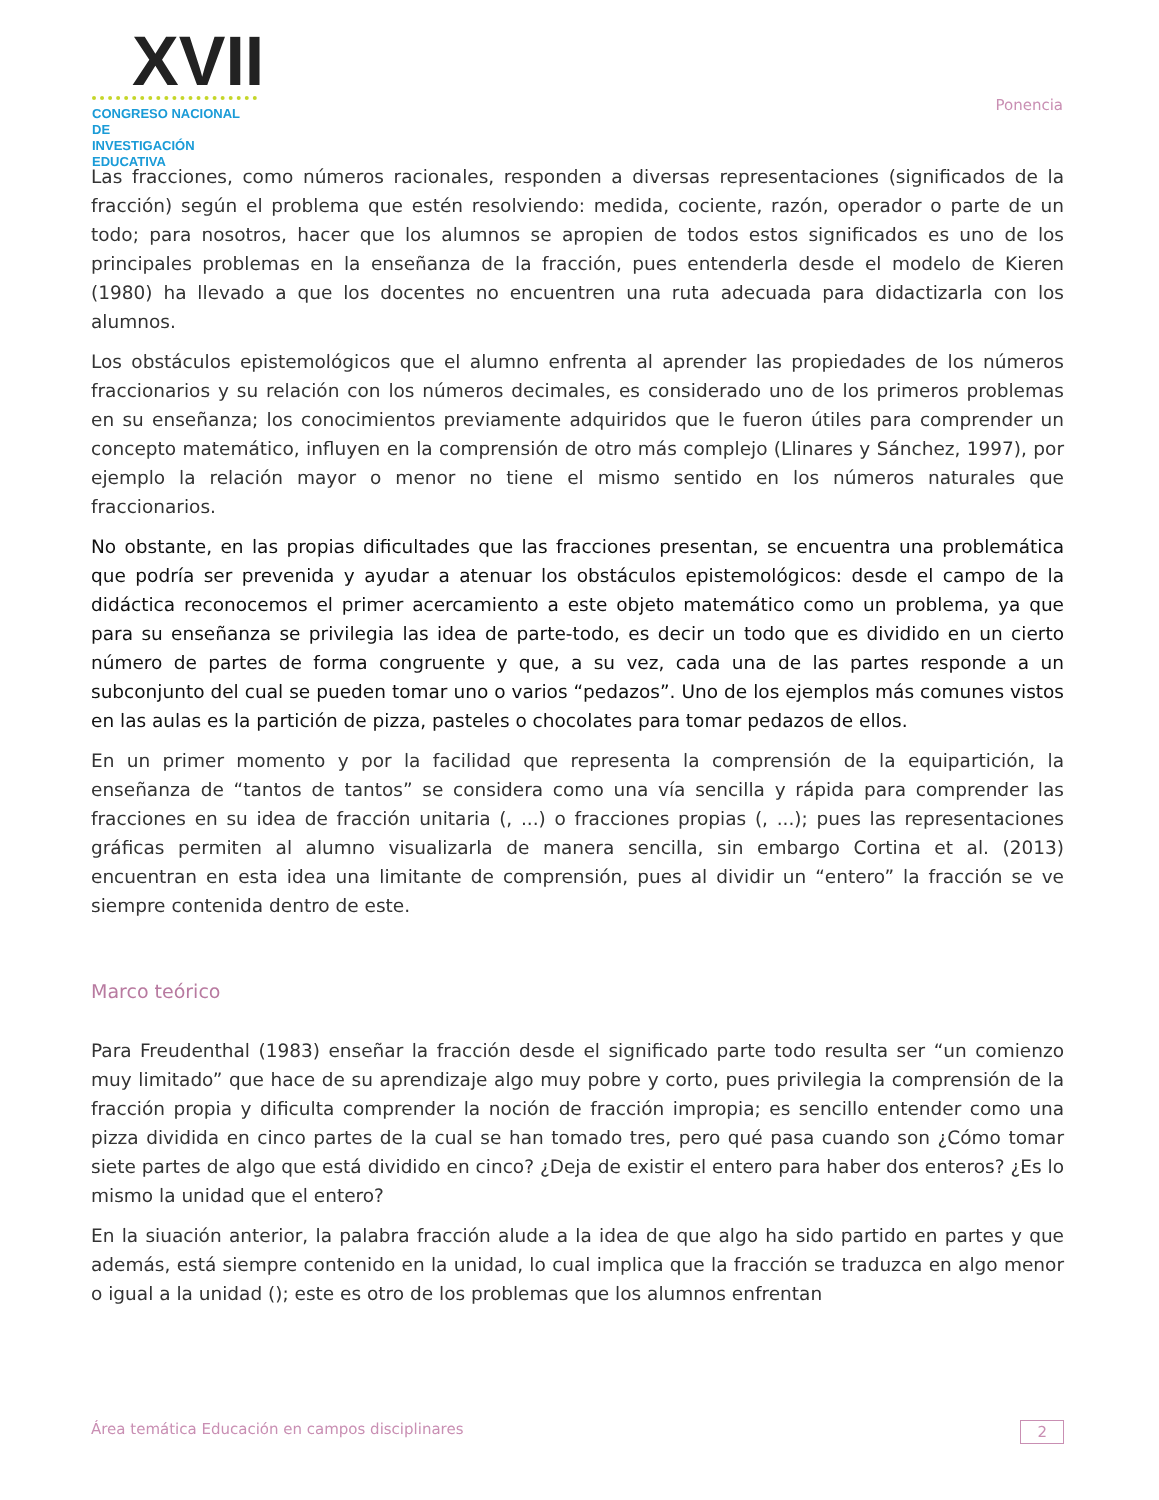XVII
CONGRESO NACIONAL DE
INVESTIGACIÓN EDUCATIVA
Ponencia
Las fracciones, como números racionales, responden a diversas representaciones (significados de la fracción) según el problema que estén resolviendo: medida, cociente, razón, operador o parte de un todo; para nosotros, hacer que los alumnos se apropien de todos estos significados es uno de los principales problemas en la enseñanza de la fracción, pues entenderla desde el modelo de Kieren (1980) ha llevado a que los docentes no encuentren una ruta adecuada para didactizarla con los alumnos.
Los obstáculos epistemológicos que el alumno enfrenta al aprender las propiedades de los números fraccionarios y su relación con los números decimales, es considerado uno de los primeros problemas en su enseñanza; los conocimientos previamente adquiridos que le fueron útiles para comprender un concepto matemático, influyen en la comprensión de otro más complejo (Llinares y Sánchez, 1997), por ejemplo la relación mayor o menor no tiene el mismo sentido en los números naturales que fraccionarios.
No obstante, en las propias dificultades que las fracciones presentan, se encuentra una problemática que podría ser prevenida y ayudar a atenuar los obstáculos epistemológicos: desde el campo de la didáctica reconocemos el primer acercamiento a este objeto matemático como un problema, ya que para su enseñanza se privilegia las idea de parte-todo, es decir un todo que es dividido en un cierto número de partes de forma congruente y que, a su vez, cada una de las partes responde a un subconjunto del cual se pueden tomar uno o varios “pedazos”. Uno de los ejemplos más comunes vistos en las aulas es la partición de pizza, pasteles o chocolates para tomar pedazos de ellos.
En un primer momento y por la facilidad que representa la comprensión de la equipartición, la enseñanza de “tantos de tantos” se considera como una vía sencilla y rápida para comprender las fracciones en su idea de fracción unitaria (, ...) o fracciones propias (, ...); pues las representaciones gráficas permiten al alumno visualizarla de manera sencilla, sin embargo Cortina et al. (2013) encuentran en esta idea una limitante de comprensión, pues al dividir un “entero” la fracción se ve siempre contenida dentro de este.
Marco teórico
Para Freudenthal (1983) enseñar la fracción desde el significado parte todo resulta ser “un comienzo muy limitado” que hace de su aprendizaje algo muy pobre y corto, pues privilegia la comprensión de la fracción propia y dificulta comprender la noción de fracción impropia; es sencillo entender como una pizza dividida en cinco partes de la cual se han tomado tres, pero qué pasa cuando son ¿Cómo tomar siete partes de algo que está dividido en cinco? ¿Deja de existir el entero para haber dos enteros? ¿Es lo mismo la unidad que el entero?
En la siuación anterior, la palabra fracción alude a la idea de que algo ha sido partido en partes y que además, está siempre contenido en la unidad, lo cual implica que la fracción se traduzca en algo menor o igual a la unidad (); este es otro de los problemas que los alumnos enfrentan
Área temática Educación en campos disciplinares 2